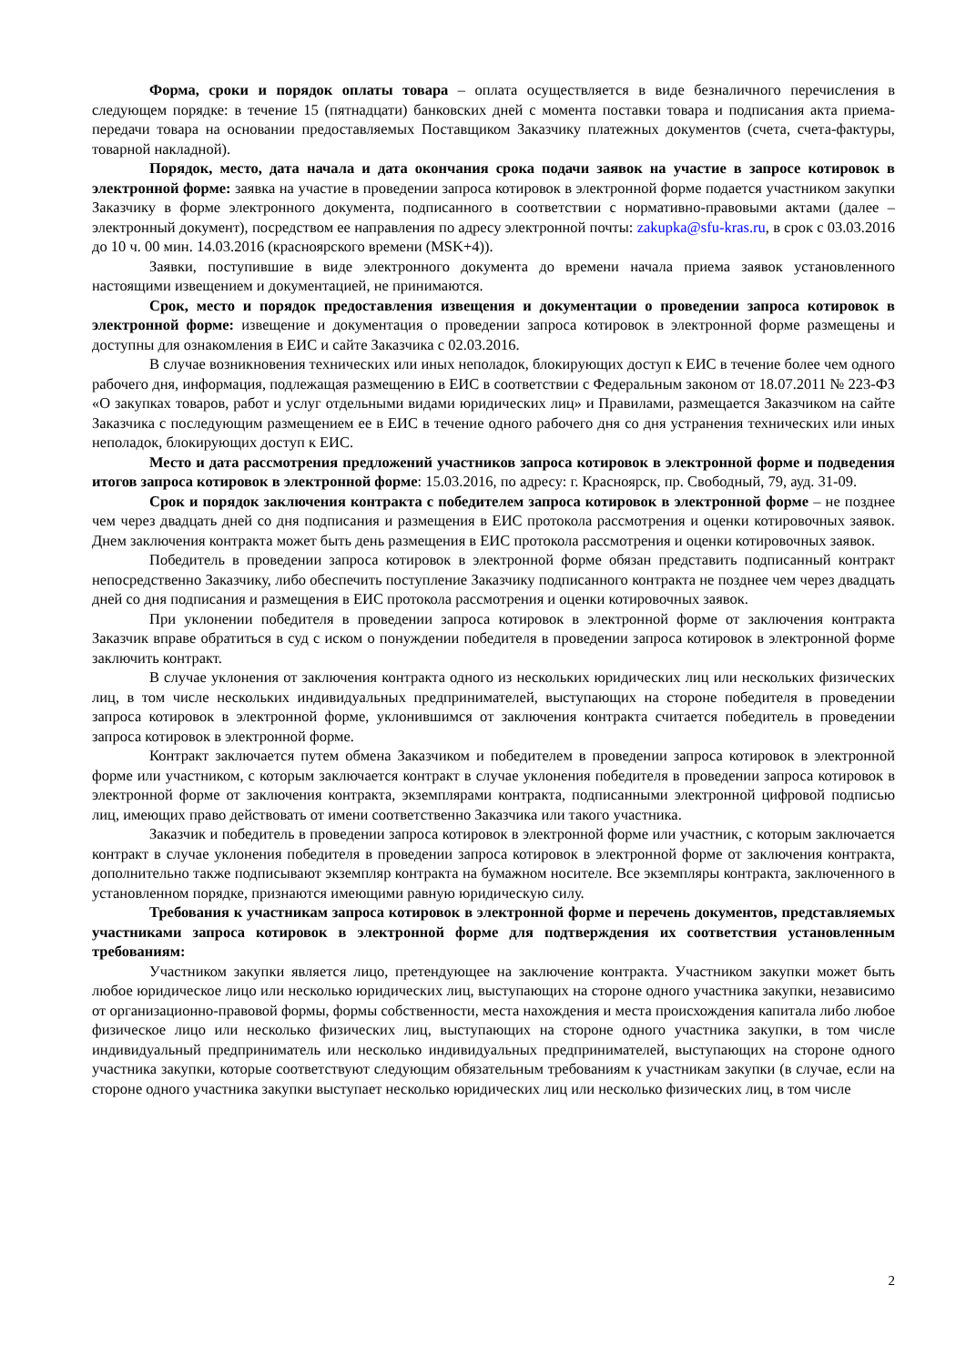Форма, сроки и порядок оплаты товара – оплата осуществляется в виде безналичного перечисления в следующем порядке: в течение 15 (пятнадцати) банковских дней с момента поставки товара и подписания акта приема-передачи товара на основании предоставляемых Поставщиком Заказчику платежных документов (счета, счета-фактуры, товарной накладной).
Порядок, место, дата начала и дата окончания срока подачи заявок на участие в запросе котировок в электронной форме: заявка на участие в проведении запроса котировок в электронной форме подается участником закупки Заказчику в форме электронного документа, подписанного в соответствии с нормативно-правовыми актами (далее – электронный документ), посредством ее направления по адресу электронной почты: zakupka@sfu-kras.ru, в срок с 03.03.2016 до 10 ч. 00 мин. 14.03.2016 (красноярского времени (MSK+4)).
Заявки, поступившие в виде электронного документа до времени начала приема заявок установленного настоящими извещением и документацией, не принимаются.
Срок, место и порядок предоставления извещения и документации о проведении запроса котировок в электронной форме: извещение и документация о проведении запроса котировок в электронной форме размещены и доступны для ознакомления в ЕИС и сайте Заказчика с 02.03.2016.
В случае возникновения технических или иных неполадок, блокирующих доступ к ЕИС в течение более чем одного рабочего дня, информация, подлежащая размещению в ЕИС в соответствии с Федеральным законом от 18.07.2011 № 223-ФЗ «О закупках товаров, работ и услуг отдельными видами юридических лиц» и Правилами, размещается Заказчиком на сайте Заказчика с последующим размещением ее в ЕИС в течение одного рабочего дня со дня устранения технических или иных неполадок, блокирующих доступ к ЕИС.
Место и дата рассмотрения предложений участников запроса котировок в электронной форме и подведения итогов запроса котировок в электронной форме: 15.03.2016, по адресу: г. Красноярск, пр. Свободный, 79, ауд. 31-09.
Срок и порядок заключения контракта с победителем запроса котировок в электронной форме – не позднее чем через двадцать дней со дня подписания и размещения в ЕИС протокола рассмотрения и оценки котировочных заявок. Днем заключения контракта может быть день размещения в ЕИС протокола рассмотрения и оценки котировочных заявок.
Победитель в проведении запроса котировок в электронной форме обязан представить подписанный контракт непосредственно Заказчику, либо обеспечить поступление Заказчику подписанного контракта не позднее чем через двадцать дней со дня подписания и размещения в ЕИС протокола рассмотрения и оценки котировочных заявок.
При уклонении победителя в проведении запроса котировок в электронной форме от заключения контракта Заказчик вправе обратиться в суд с иском о понуждении победителя в проведении запроса котировок в электронной форме заключить контракт.
В случае уклонения от заключения контракта одного из нескольких юридических лиц или нескольких физических лиц, в том числе нескольких индивидуальных предпринимателей, выступающих на стороне победителя в проведении запроса котировок в электронной форме, уклонившимся от заключения контракта считается победитель в проведении запроса котировок в электронной форме.
Контракт заключается путем обмена Заказчиком и победителем в проведении запроса котировок в электронной форме или участником, с которым заключается контракт в случае уклонения победителя в проведении запроса котировок в электронной форме от заключения контракта, экземплярами контракта, подписанными электронной цифровой подписью лиц, имеющих право действовать от имени соответственно Заказчика или такого участника.
Заказчик и победитель в проведении запроса котировок в электронной форме или участник, с которым заключается контракт в случае уклонения победителя в проведении запроса котировок в электронной форме от заключения контракта, дополнительно также подписывают экземпляр контракта на бумажном носителе. Все экземпляры контракта, заключенного в установленном порядке, признаются имеющими равную юридическую силу.
Требования к участникам запроса котировок в электронной форме и перечень документов, представляемых участниками запроса котировок в электронной форме для подтверждения их соответствия установленным требованиям:
Участником закупки является лицо, претендующее на заключение контракта. Участником закупки может быть любое юридическое лицо или несколько юридических лиц, выступающих на стороне одного участника закупки, независимо от организационно-правовой формы, формы собственности, места нахождения и места происхождения капитала либо любое физическое лицо или несколько физических лиц, выступающих на стороне одного участника закупки, в том числе индивидуальный предприниматель или несколько индивидуальных предпринимателей, выступающих на стороне одного участника закупки, которые соответствуют следующим обязательным требованиям к участникам закупки (в случае, если на стороне одного участника закупки выступает несколько юридических лиц или несколько физических лиц, в том числе
2